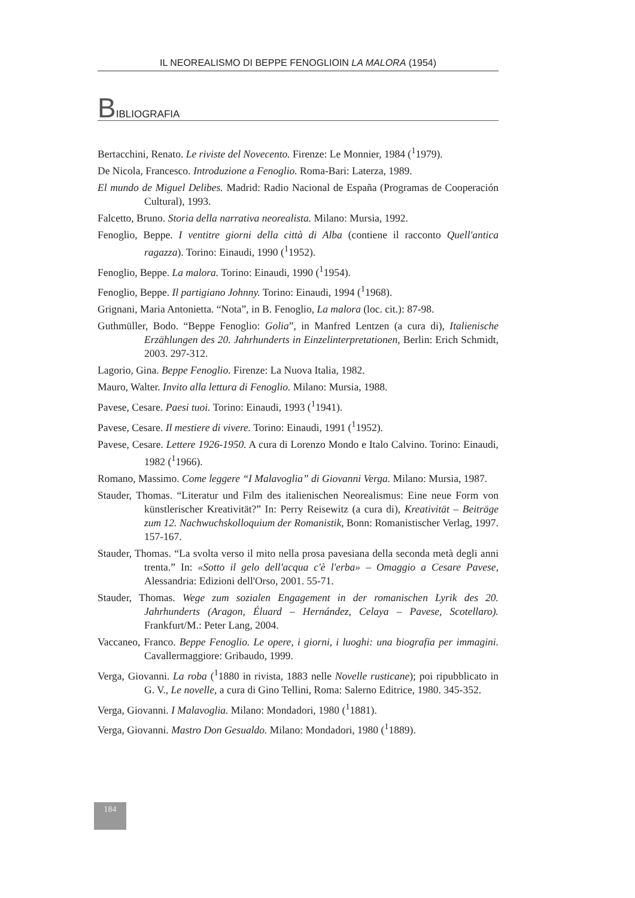IL NEOREALISMO DI BEPPE FENOGLIOIN LA MALORA (1954)
BIBLIOGRAFIA
Bertacchini, Renato. Le riviste del Novecento. Firenze: Le Monnier, 1984 (<sup>1</sup>1979).
De Nicola, Francesco. Introduzione a Fenoglio. Roma-Bari: Laterza, 1989.
El mundo de Miguel Delibes. Madrid: Radio Nacional de España (Programas de Cooperación Cultural), 1993.
Falcetto, Bruno. Storia della narrativa neorealista. Milano: Mursia, 1992.
Fenoglio, Beppe. I ventitre giorni della città di Alba (contiene il racconto Quell'antica ragazza). Torino: Einaudi, 1990 (<sup>1</sup>1952).
Fenoglio, Beppe. La malora. Torino: Einaudi, 1990 (<sup>1</sup>1954).
Fenoglio, Beppe. Il partigiano Johnny. Torino: Einaudi, 1994 (<sup>1</sup>1968).
Grignani, Maria Antonietta. “Nota”, in B. Fenoglio, La malora (loc. cit.): 87-98.
Guthmüller, Bodo. “Beppe Fenoglio: Golia”, in Manfred Lentzen (a cura di), Italienische Erzählungen des 20. Jahrhunderts in Einzelinterpretationen, Berlin: Erich Schmidt, 2003. 297-312.
Lagorio, Gina. Beppe Fenoglio. Firenze: La Nuova Italia, 1982.
Mauro, Walter. Invito alla lettura di Fenoglio. Milano: Mursia, 1988.
Pavese, Cesare. Paesi tuoi. Torino: Einaudi, 1993 (<sup>1</sup>1941).
Pavese, Cesare. Il mestiere di vivere. Torino: Einaudi, 1991 (<sup>1</sup>1952).
Pavese, Cesare. Lettere 1926-1950. A cura di Lorenzo Mondo e Italo Calvino. Torino: Einaudi, 1982 (<sup>1</sup>1966).
Romano, Massimo. Come leggere “I Malavoglia” di Giovanni Verga. Milano: Mursia, 1987.
Stauder, Thomas. “Literatur und Film des italienischen Neorealismus: Eine neue Form von künstlerischer Kreativität?” In: Perry Reisewitz (a cura di), Kreativität – Beiträge zum 12. Nachwuchskolloquium der Romanistik, Bonn: Romanistischer Verlag, 1997. 157-167.
Stauder, Thomas. “La svolta verso il mito nella prosa pavesiana della seconda metà degli anni trenta.” In: «Sotto il gelo dell'acqua c'è l'erba» – Omaggio a Cesare Pavese, Alessandria: Edizioni dell'Orso, 2001. 55-71.
Stauder, Thomas. Wege zum sozialen Engagement in der romanischen Lyrik des 20. Jahrhunderts (Aragon, Éluard – Hernández, Celaya – Pavese, Scotellaro). Frankfurt/M.: Peter Lang, 2004.
Vaccaneo, Franco. Beppe Fenoglio. Le opere, i giorni, i luoghi: una biografia per immagini. Cavallermaggiore: Gribaudo, 1999.
Verga, Giovanni. La roba (<sup>1</sup>1880 in rivista, 1883 nelle Novelle rusticane); poi ripubblicato in G. V., Le novelle, a cura di Gino Tellini, Roma: Salerno Editrice, 1980. 345-352.
Verga, Giovanni. I Malavoglia. Milano: Mondadori, 1980 (<sup>1</sup>1881).
Verga, Giovanni. Mastro Don Gesualdo. Milano: Mondadori, 1980 (<sup>1</sup>1889).
184